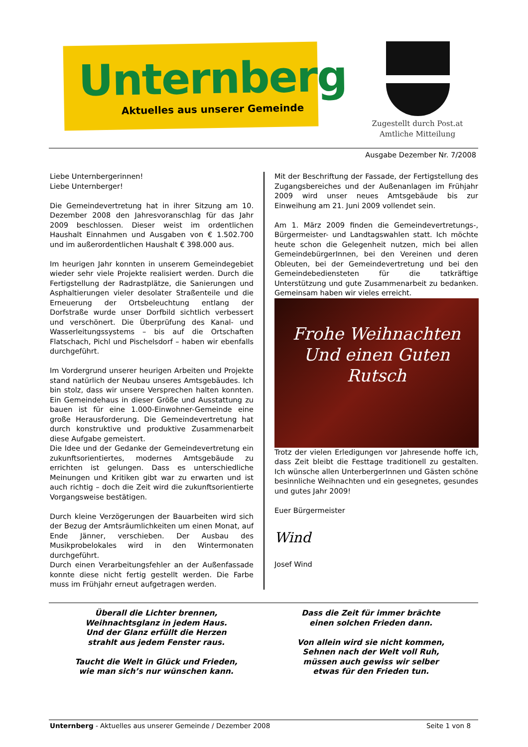Unternberg
Aktuelles aus unserer Gemeinde
Zugestellt durch Post.at
Amtliche Mitteilung
Ausgabe Dezember Nr. 7/2008
Liebe Unternbergerinnen!
Liebe Unternberger!
Die Gemeindevertretung hat in ihrer Sitzung am 10. Dezember 2008 den Jahresvoranschlag für das Jahr 2009 beschlossen. Dieser weist im ordentlichen Haushalt Einnahmen und Ausgaben von € 1.502.700 und im außerordentlichen Haushalt € 398.000 aus.
Im heurigen Jahr konnten in unserem Gemeindegebiet wieder sehr viele Projekte realisiert werden. Durch die Fertigstellung der Radrastplätze, die Sanierungen und Asphaltierungen vieler desolater Straßenteile und die Erneuerung der Ortsbeleuchtung entlang der Dorfstraße wurde unser Dorfbild sichtlich verbessert und verschönert. Die Überprüfung des Kanal- und Wasserleitungssystems – bis auf die Ortschaften Flatschach, Pichl und Pischelsdorf – haben wir ebenfalls durchgeführt.
Im Vordergrund unserer heurigen Arbeiten und Projekte stand natürlich der Neubau unseres Amtsgebäudes. Ich bin stolz, dass wir unsere Versprechen halten konnten. Ein Gemeindehaus in dieser Größe und Ausstattung zu bauen ist für eine 1.000-Einwohner-Gemeinde eine große Herausforderung. Die Gemeindevertretung hat durch konstruktive und produktive Zusammenarbeit diese Aufgabe gemeistert.
Die Idee und der Gedanke der Gemeindevertretung ein zukunftsorientiertes, modernes Amtsgebäude zu errichten ist gelungen. Dass es unterschiedliche Meinungen und Kritiken gibt war zu erwarten und ist auch richtig – doch die Zeit wird die zukunftsorientierte Vorgangsweise bestätigen.
Durch kleine Verzögerungen der Bauarbeiten wird sich der Bezug der Amtsräumlichkeiten um einen Monat, auf Ende Jänner, verschieben. Der Ausbau des Musikprobelokales wird in den Wintermonaten durchgeführt.
Durch einen Verarbeitungsfehler an der Außenfassade konnte diese nicht fertig gestellt werden. Die Farbe muss im Frühjahr erneut aufgetragen werden.
Mit der Beschriftung der Fassade, der Fertigstellung des Zugangsbereiches und der Außenanlagen im Frühjahr 2009 wird unser neues Amtsgebäude bis zur Einweihung am 21. Juni 2009 vollendet sein.
Am 1. März 2009 finden die Gemeindevertretungs-, Bürgermeister- und Landtagswahlen statt. Ich möchte heute schon die Gelegenheit nutzen, mich bei allen GemeindebürgerInnen, bei den Vereinen und deren Obleuten, bei der Gemeindevertretung und bei den Gemeindebediensteten für die tatkräftige Unterstützung und gute Zusammenarbeit zu bedanken. Gemeinsam haben wir vieles erreicht.
Frohe Weihnachten
Und einen Guten Rutsch
Trotz der vielen Erledigungen vor Jahresende hoffe ich, dass Zeit bleibt die Festtage traditionell zu gestalten. Ich wünsche allen UnterbergerInnen und Gästen schöne besinnliche Weihnachten und ein gesegnetes, gesundes und gutes Jahr 2009!
Euer Bürgermeister
Wind
Josef Wind
Überall die Lichter brennen,
Weihnachtsglanz in jedem Haus.
Und der Glanz erfüllt die Herzen
strahlt aus jedem Fenster raus.
Taucht die Welt in Glück und Frieden,
wie man sich’s nur wünschen kann.
Dass die Zeit für immer brächte
einen solchen Frieden dann.
Von allein wird sie nicht kommen,
Sehnen nach der Welt voll Ruh,
müssen auch gewiss wir selber
etwas für den Frieden tun.
Unternberg - Aktuelles aus unserer Gemeinde / Dezember 2008 Seite 1 von 8